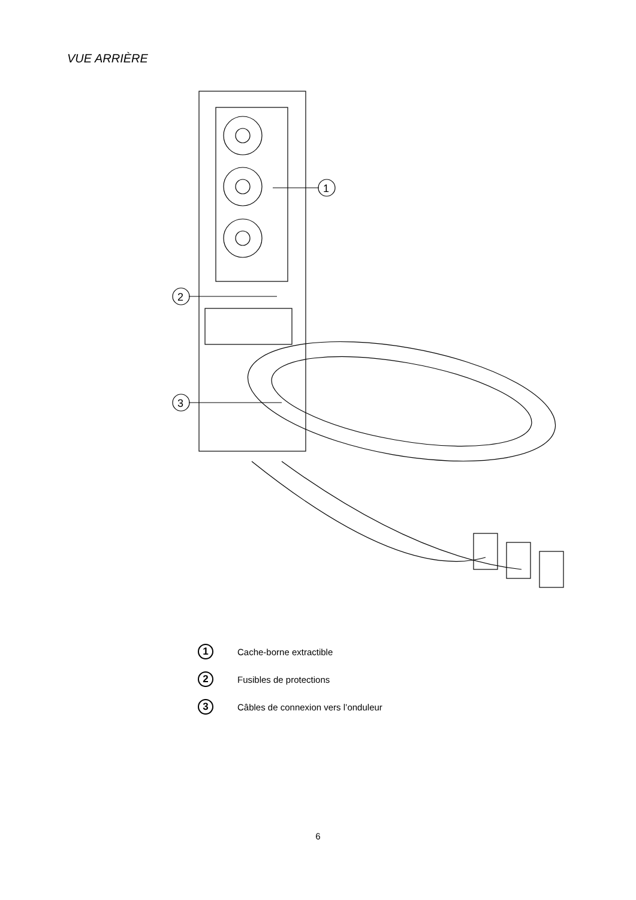VUE ARRIÈRE
1
2
3
1
Cache-borne extractible
2
Fusibles de protections
3
Câbles de connexion vers l’onduleur
6